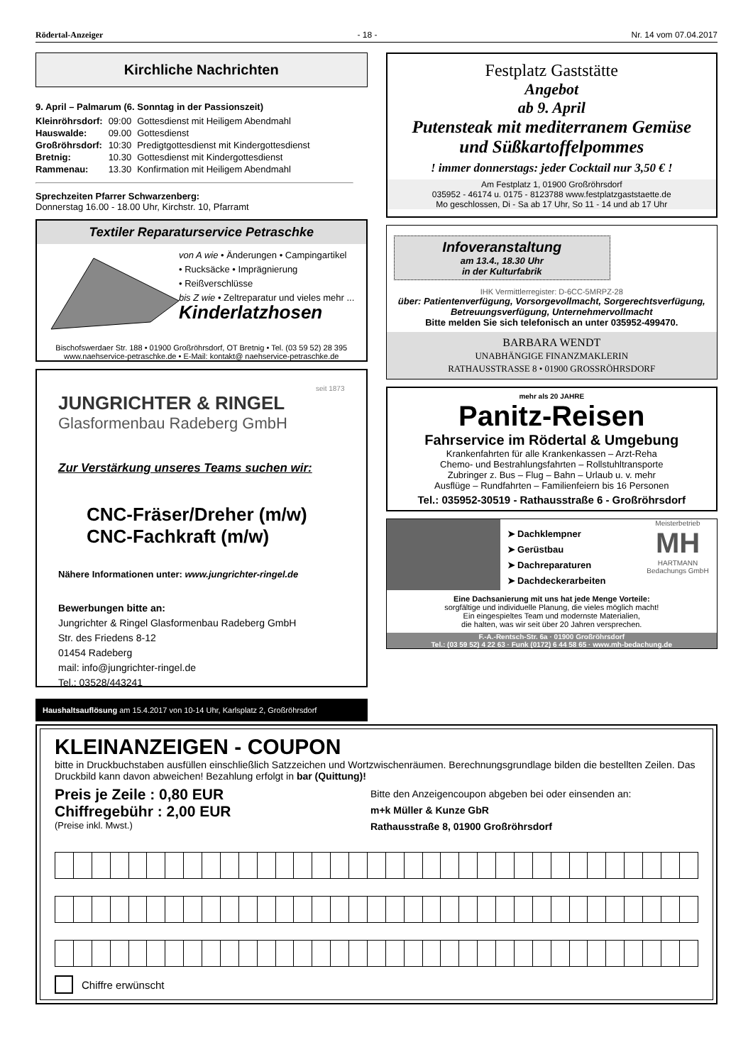Rödertal-Anzeiger - 18 - Nr. 14 vom 07.04.2017
Kirchliche Nachrichten
9. April – Palmarum (6. Sonntag in der Passionszeit)
| Kleinröhrsdorf: | 09:00 | Gottesdienst mit Heiligem Abendmahl |
| Hauswalde: | 09.00 | Gottesdienst |
| Großröhrsdorf: | 10:30 | Predigtgottesdienst mit Kindergottesdienst |
| Bretnig: | 10.30 | Gottesdienst mit Kindergottesdienst |
| Rammenau: | 13.30 | Konfirmation mit Heiligem Abendmahl |
Sprechzeiten Pfarrer Schwarzenberg:
Donnerstag 16.00 - 18.00 Uhr, Kirchstr. 10, Pfarramt
Textiler Reparaturservice Petraschke
von A wie • Änderungen • Campingartikel
• Rucksäcke • Imprägnierung
• Reißverschlüsse
bis Z wie • Zeltreparatur und vieles mehr ...
Kinderlatzhosen
Bischofswerdaer Str. 188 • 01900 Großröhrsdorf, OT Bretnig • Tel. (03 59 52) 28 395
www.naehservice-petraschke.de • E-Mail: kontakt@ naehservice-petraschke.de
seit 1873
JUNGRICHTER & RINGEL
Glasformenbau Radeberg GmbH
Zur Verstärkung unseres Teams suchen wir:
CNC-Fräser/Dreher (m/w)
CNC-Fachkraft (m/w)
Nähere Informationen unter: www.jungrichter-ringel.de
Bewerbungen bitte an:
Jungrichter & Ringel Glasformenbau Radeberg GmbH
Str. des Friedens 8-12
01454 Radeberg
mail: info@jungrichter-ringel.de
Tel.: 03528/443241
Haushaltsauflösung am 15.4.2017 von 10-14 Uhr, Karlsplatz 2, Großröhrsdorf
Festplatz Gaststätte
Angebot
ab 9. April
Putensteak mit mediterranem Gemüse
und Süßkartoffelpommes
! immer donnerstags: jeder Cocktail nur 3,50 € !
Am Festplatz 1, 01900 Großröhrsdorf
035952 - 46174 u. 0175 - 8123788 www.festplatzgaststaette.de
Mo geschlossen, Di - Sa ab 17 Uhr, So 11 - 14 und ab 17 Uhr
Infoveranstaltung
am 13.4., 18.30 Uhr
in der Kulturfabrik
IHK Vermittlerregister: D-6CC-5MRPZ-28
über: Patientenverfügung, Vorsorgevollmacht, Sorgerechtsverfügung,
Betreuungsverfügung, Unternehmervollmacht
Bitte melden Sie sich telefonisch an unter 035952-499470.
BARBARA WENDT
UNABHÄNGIGE FINANZMAKLERIN
RATHAUSSTRASSE 8 • 01900 GROSSRÖHRSDORF
mehr als 20 JAHRE
Panitz-Reisen
Fahrservice im Rödertal & Umgebung
Krankenfahrten für alle Krankenkassen – Arzt-Reha
Chemo- und Bestrahlungsfahrten – Rollstuhltransporte
Zubringer z. Bus – Flug – Bahn – Urlaub u. v. mehr
Ausflüge – Rundfahrten – Familienfeiern bis 16 Personen
Tel.: 035952-30519 - Rathausstraße 6 - Großröhrsdorf
➤ Dachklempner
➤ Gerüstbau
➤ Dachreparaturen
➤ Dachdeckerarbeiten
Meisterbetrieb
MH
HARTMANN
Bedachungs GmbH
Eine Dachsanierung mit uns hat jede Menge Vorteile:
sorgfältige und individuelle Planung, die vieles möglich macht!
Ein eingespieltes Team und modernste Materialien,
die halten, was wir seit über 20 Jahren versprechen.
F.-A.-Rentsch-Str. 6a · 01900 Großröhrsdorf
Tel.: (03 59 52) 4 22 63 · Funk (0172) 6 44 58 65 · www.mh-bedachung.de
KLEINANZEIGEN - COUPON
bitte in Druckbuchstaben ausfüllen einschließlich Satzzeichen und Wortzwischenräumen. Berechnungsgrundlage bilden die bestellten Zeilen. Das Druckbild kann davon abweichen! Bezahlung erfolgt in bar (Quittung)!
Preis je Zeile : 0,80 EUR
Chiffregebühr : 2,00 EUR
(Preise inkl. Mwst.)
Bitte den Anzeigencoupon abgeben bei oder einsenden an:
m+k Müller & Kunze GbR
Rathausstraße 8, 01900 Großröhrsdorf
Chiffre erwünscht